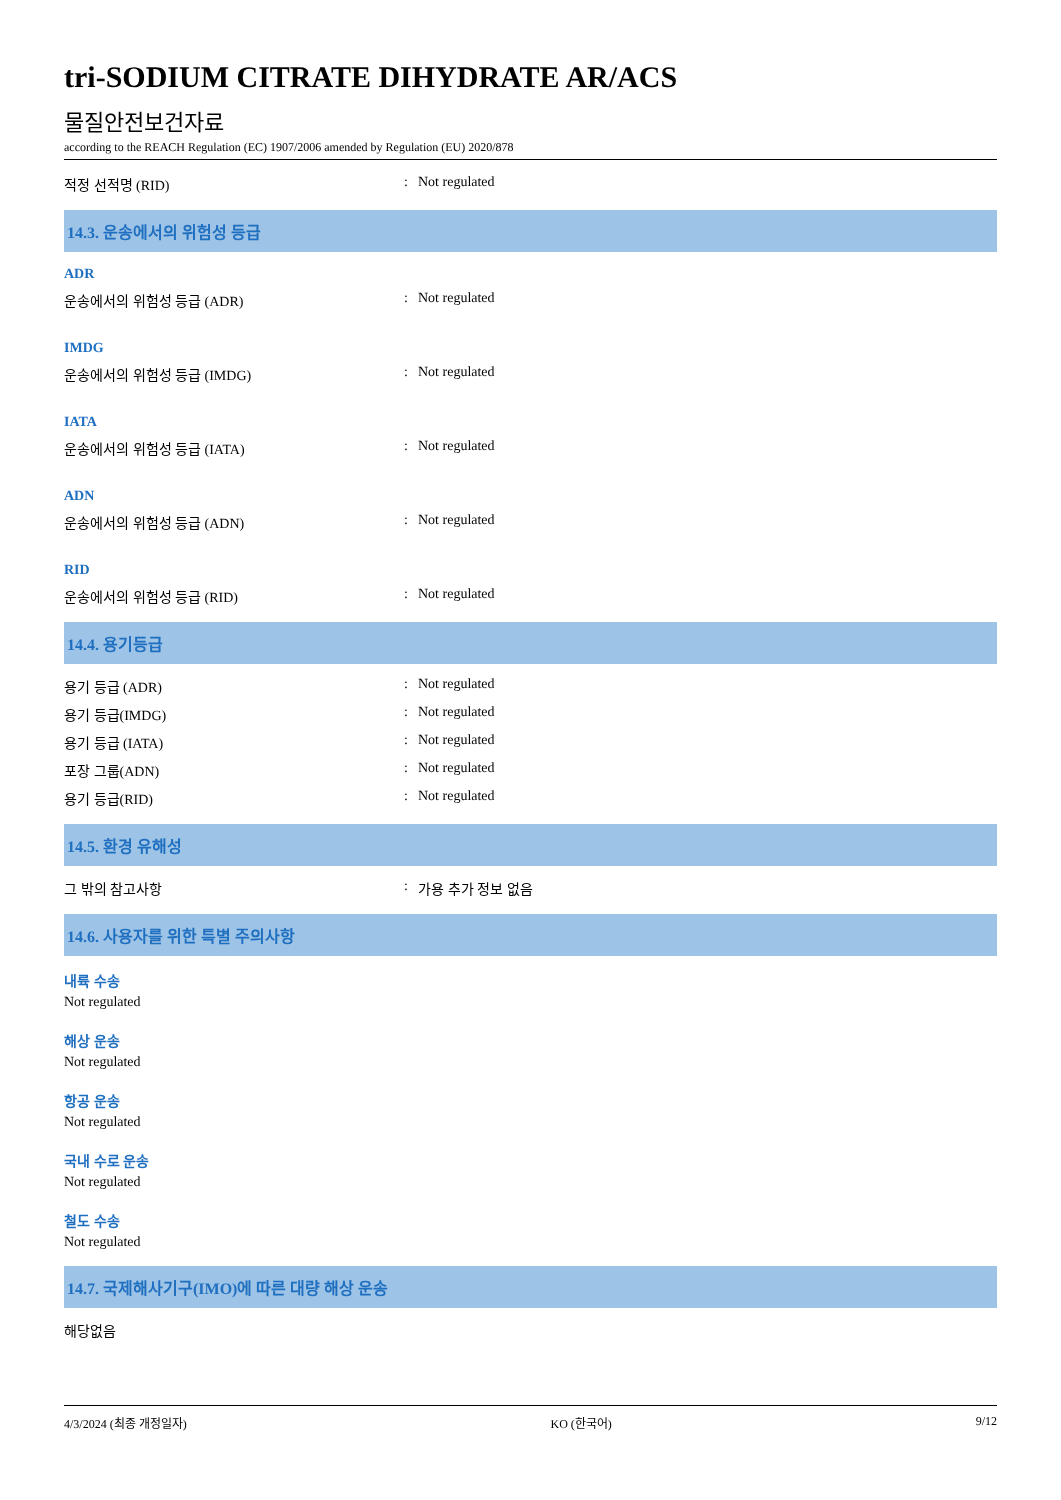tri-SODIUM CITRATE DIHYDRATE AR/ACS
물질안전보건자료
according to the REACH Regulation (EC) 1907/2006 amended by Regulation (EU) 2020/878
적정 선적명 (RID): Not regulated
14.3. 운송에서의 위험성 등급
ADR
운송에서의 위험성 등급 (ADR): Not regulated
IMDG
운송에서의 위험성 등급 (IMDG): Not regulated
IATA
운송에서의 위험성 등급 (IATA): Not regulated
ADN
운송에서의 위험성 등급 (ADN): Not regulated
RID
운송에서의 위험성 등급 (RID): Not regulated
14.4. 용기등급
용기 등급 (ADR): Not regulated
용기 등급(IMDG): Not regulated
용기 등급 (IATA): Not regulated
포장 그룹(ADN): Not regulated
용기 등급(RID): Not regulated
14.5. 환경 유해성
그 밖의 참고사항: 가용 추가 정보 없음
14.6. 사용자를 위한 특별 주의사항
내륙 수송
Not regulated
해상 운송
Not regulated
항공 운송
Not regulated
국내 수로 운송
Not regulated
철도 수송
Not regulated
14.7. 국제해사기구(IMO)에 따른 대량 해상 운송
해당없음
4/3/2024 (최종 개정일자) KO (한국어) 9/12